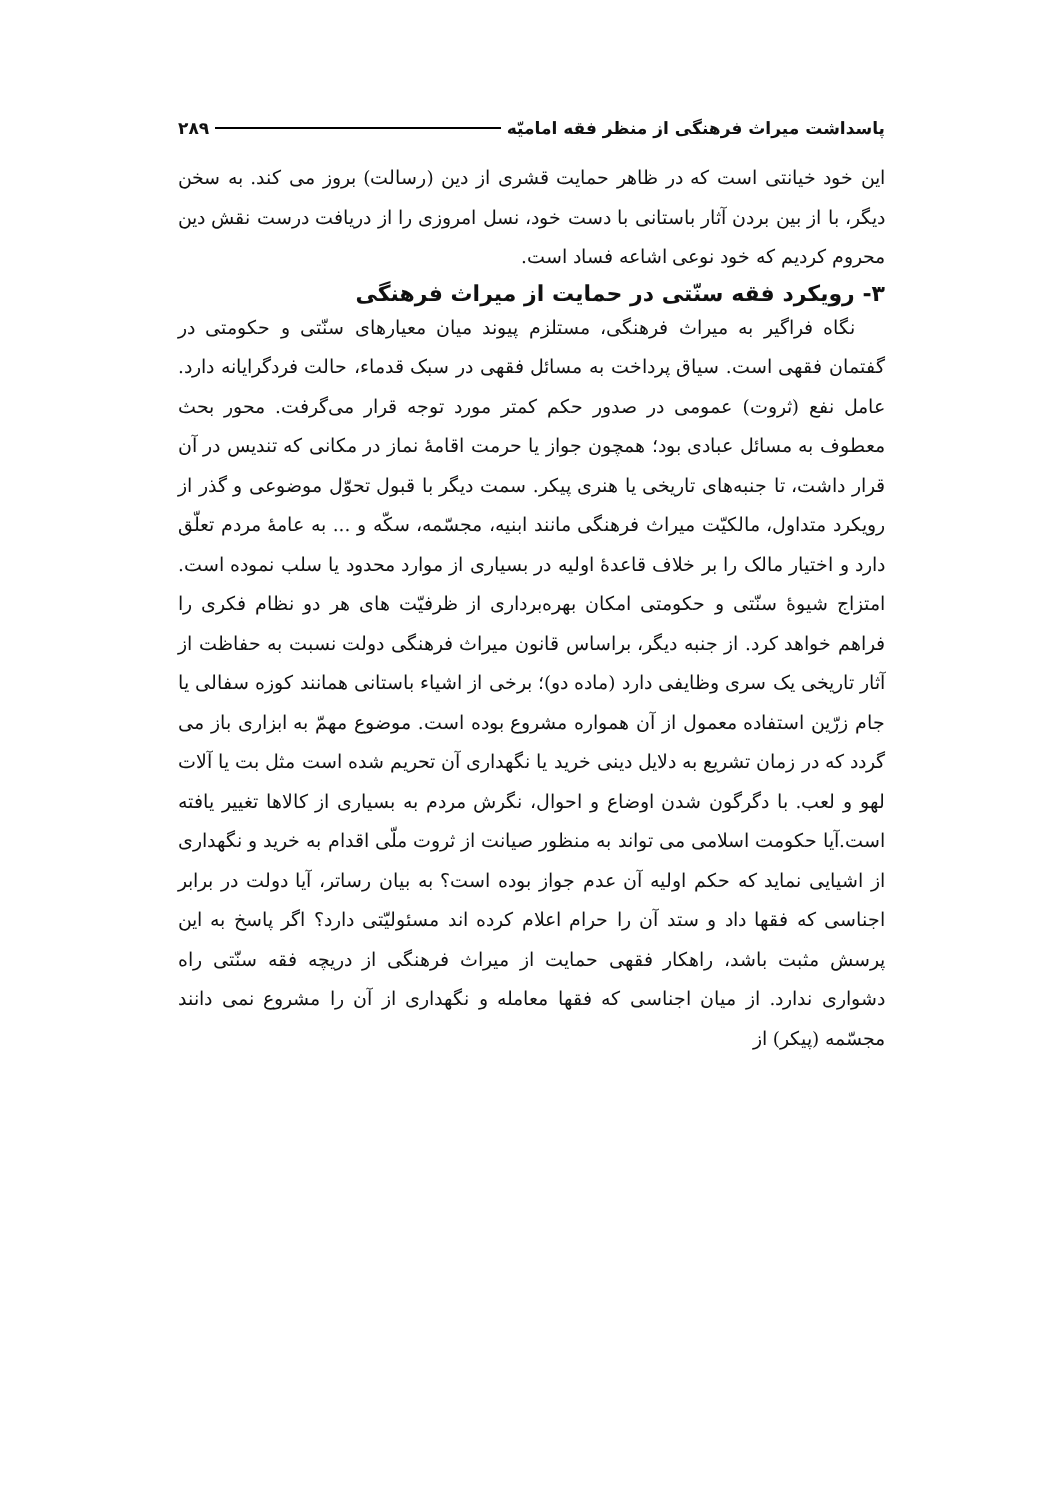پاسداشت میراث فرهنگی از منظر فقه امامیّه ۲۸۹
این خود خیانتی است که در ظاهر حمایت قشری از دین (رسالت) بروز می کند. به سخن دیگر، با از بین بردن آثار باستانی با دست خود، نسل امروزی را از دریافت درست نقش دین محروم کردیم که خود نوعی اشاعه فساد است.
۳- رویکرد فقه سنّتی در حمایت از میراث فرهنگی
نگاه فراگیر به میراث فرهنگی، مستلزم پیوند میان معیارهای سنّتی و حکومتی در گفتمان فقهی است. سیاق پرداخت به مسائل فقهی در سبک قدماء، حالت فردگرایانه دارد. عامل نفع (ثروت) عمومی در صدور حکم کمتر مورد توجه قرار می‌گرفت. محور بحث معطوف به مسائل عبادی بود؛ همچون جواز یا حرمت اقامهٔ نماز در مکانی که تندیس در آن قرار داشت، تا جنبه‌های تاریخی یا هنری پیکر. سمت دیگر با قبول تحوّل موضوعی و گذر از رویکرد متداول، مالکیّت میراث فرهنگی مانند ابنیه، مجسّمه، سکّه و ... به عامهٔ مردم تعلّق دارد و اختیار مالک را بر خلاف قاعدهٔ اولیه در بسیاری از موارد محدود یا سلب نموده است. امتزاج شیوهٔ سنّتی و حکومتی امکان بهره‌برداری از ظرفیّت های هر دو نظام فکری را فراهم خواهد کرد. از جنبه دیگر، براساس قانون میراث فرهنگی دولت نسبت به حفاظت از آثار تاریخی یک سری وظایفی دارد (ماده دو)؛ برخی از اشیاء باستانی همانند کوزه سفالی یا جام زرّین استفاده معمول از آن همواره مشروع بوده است. موضوع مهمّ به ابزاری باز می گردد که در زمان تشریع به دلایل دینی خرید یا نگهداری آن تحریم شده است مثل بت یا آلات لهو و لعب. با دگرگون شدن اوضاع و احوال، نگرش مردم به بسیاری از کالاها تغییر یافته است.آیا حکومت اسلامی می تواند به منظور صیانت از ثروت ملّی اقدام به خرید و نگهداری از اشیایی نماید که حکم اولیه آن عدم جواز بوده است؟ به بیان رساتر، آیا دولت در برابر اجناسی که فقها داد و ستد آن را حرام اعلام کرده اند مسئولیّتی دارد؟ اگر پاسخ به این پرسش مثبت باشد، راهکار فقهی حمایت از میراث فرهنگی از دریچه فقه سنّتی راه دشواری ندارد. از میان اجناسی که فقها معامله و نگهداری از آن را مشروع نمی دانند مجسّمه (پیکر) از